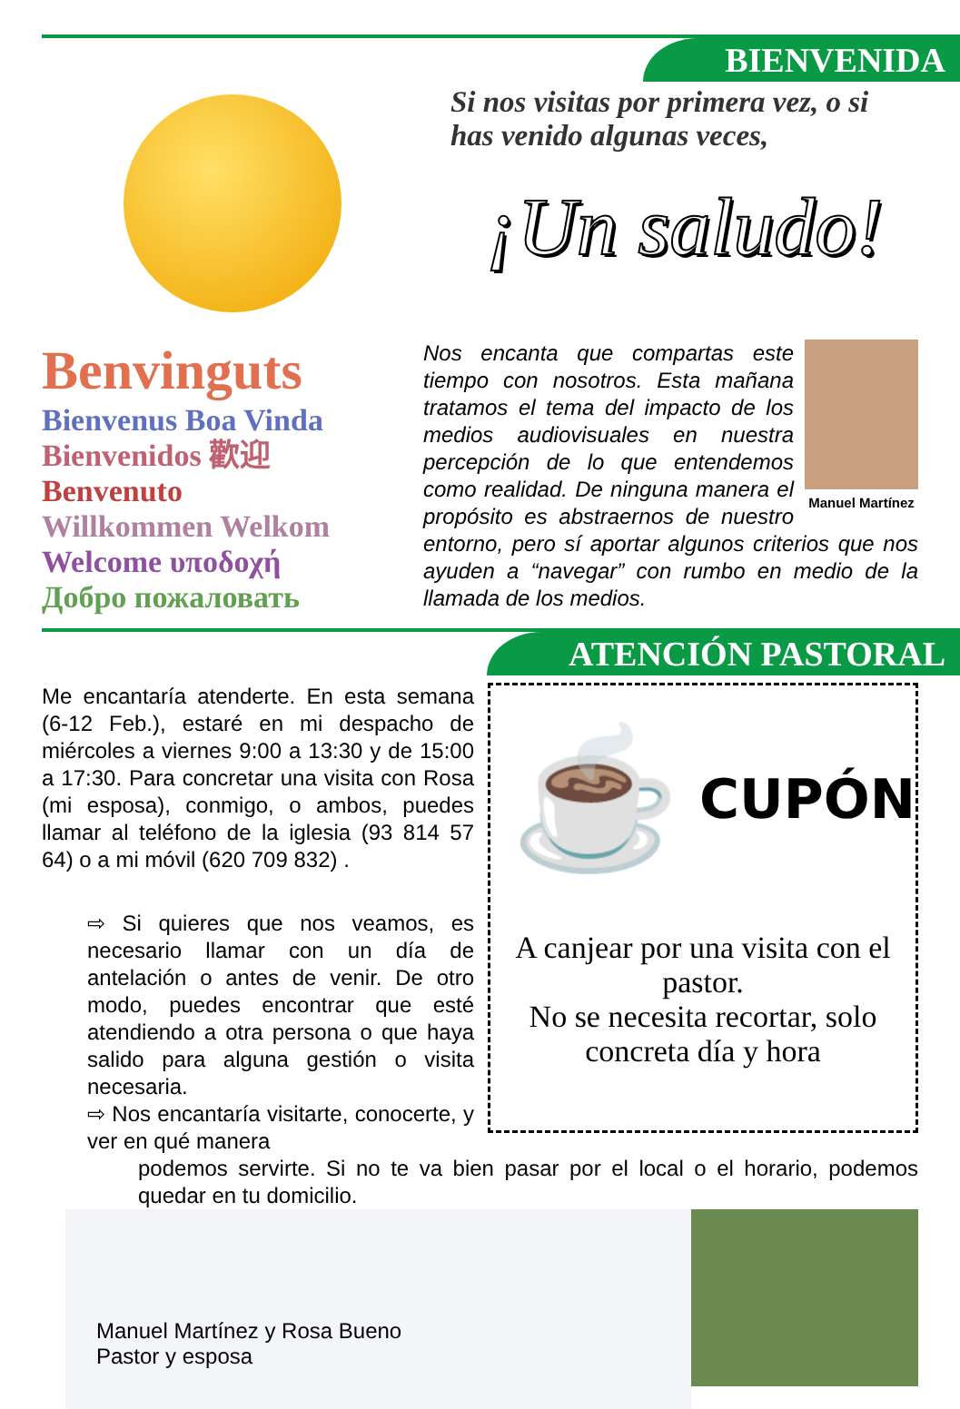BIENVENIDA
Si nos visitas por primera vez, o si has venido algunas veces,
¡Un saludo!
Benvinguts
Bienvenus Boa Vinda
Bienvenidos 歡迎
Benvenuto
Willkommen Welkom
Welcome υποδοχή
Добро пожаловать
Manuel Martínez
Nos encanta que compartas este tiempo con nosotros. Esta mañana tratamos el tema del impacto de los medios audiovisuales en nuestra percepción de lo que entendemos como realidad. De ninguna manera el propósito es abstraernos de nuestro entorno, pero sí aportar algunos criterios que nos ayuden a “navegar” con rumbo en medio de la llamada de los medios.
ATENCIÓN PASTORAL
Me encantaría atenderte. En esta semana (6-12 Feb.), estaré en mi despacho de miércoles a viernes 9:00 a 13:30 y de 15:00 a 17:30. Para concretar una visita con Rosa (mi esposa), conmigo, o ambos, puedes llamar al teléfono de la iglesia (93 814 57 64) o a mi móvil (620 709 832) .
⇨ Si quieres que nos veamos, es necesario llamar con un día de antelación o antes de venir. De otro modo, puedes encontrar que esté atendiendo a otra persona o que haya salido para alguna gestión o visita necesaria.
⇨ Nos encantaría visitarte, conocerte, y ver en qué manera
☕
CUPÓN
A canjear por una visita con el pastor.
No se necesita recortar, solo concreta día y hora
podemos servirte. Si no te va bien pasar por el local o el horario, podemos quedar en tu domicilio.
Manuel Martínez y Rosa Bueno
Pastor y esposa